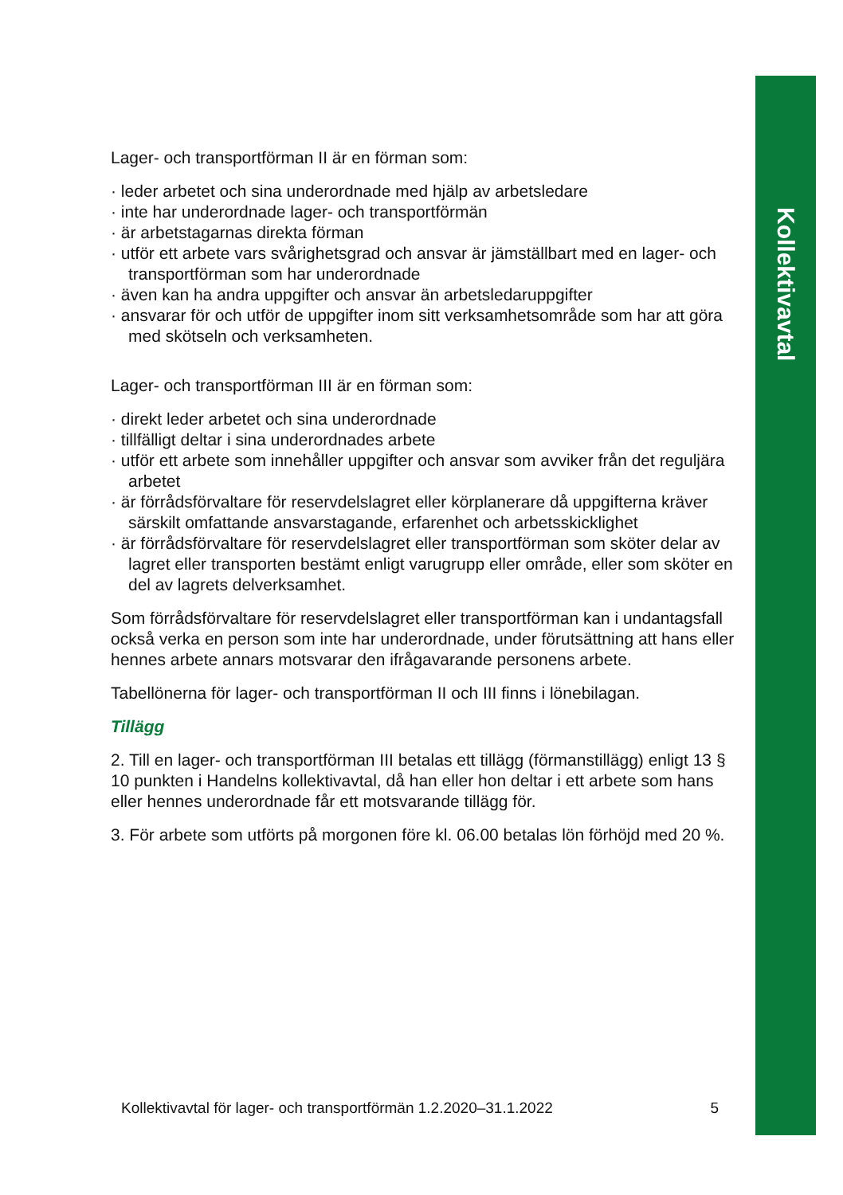Kollektivavtal
Lager- och transportförman II är en förman som:
· leder arbetet och sina underordnade med hjälp av arbetsledare
· inte har underordnade lager- och transportförmän
· är arbetstagarnas direkta förman
· utför ett arbete vars svårighetsgrad och ansvar är jämställbart med en lager- och transportförman som har underordnade
· även kan ha andra uppgifter och ansvar än arbetsledaruppgifter
· ansvarar för och utför de uppgifter inom sitt verksamhetsområde som har att göra med skötseln och verksamheten.
Lager- och transportförman III är en förman som:
· direkt leder arbetet och sina underordnade
· tillfälligt deltar i sina underordnades arbete
· utför ett arbete som innehåller uppgifter och ansvar som avviker från det reguljära arbetet
· är förrådsförvaltare för reservdelslagret eller körplanerare då uppgifterna kräver särskilt omfattande ansvarstagande, erfarenhet och arbetsskicklighet
· är förrådsförvaltare för reservdelslagret eller transportförman som sköter delar av lagret eller transporten bestämt enligt varugrupp eller område, eller som sköter en del av lagrets delverksamhet.
Som förrådsförvaltare för reservdelslagret eller transportförman kan i undantagsfall också verka en person som inte har underordnade, under förutsättning att hans eller hennes arbete annars motsvarar den ifrågavarande personens arbete.
Tabellönerna för lager- och transportförman II och III finns i lönebilagan.
Tillägg
2. Till en lager- och transportförman III betalas ett tillägg (förmanstillägg) enligt 13 § 10 punkten i Handelns kollektivavtal, då han eller hon deltar i ett arbete som hans eller hennes underordnade får ett motsvarande tillägg för.
3. För arbete som utförts på morgonen före kl. 06.00 betalas lön förhöjd med 20 %.
Kollektivavtal för lager- och transportförmän 1.2.2020–31.1.2022 5